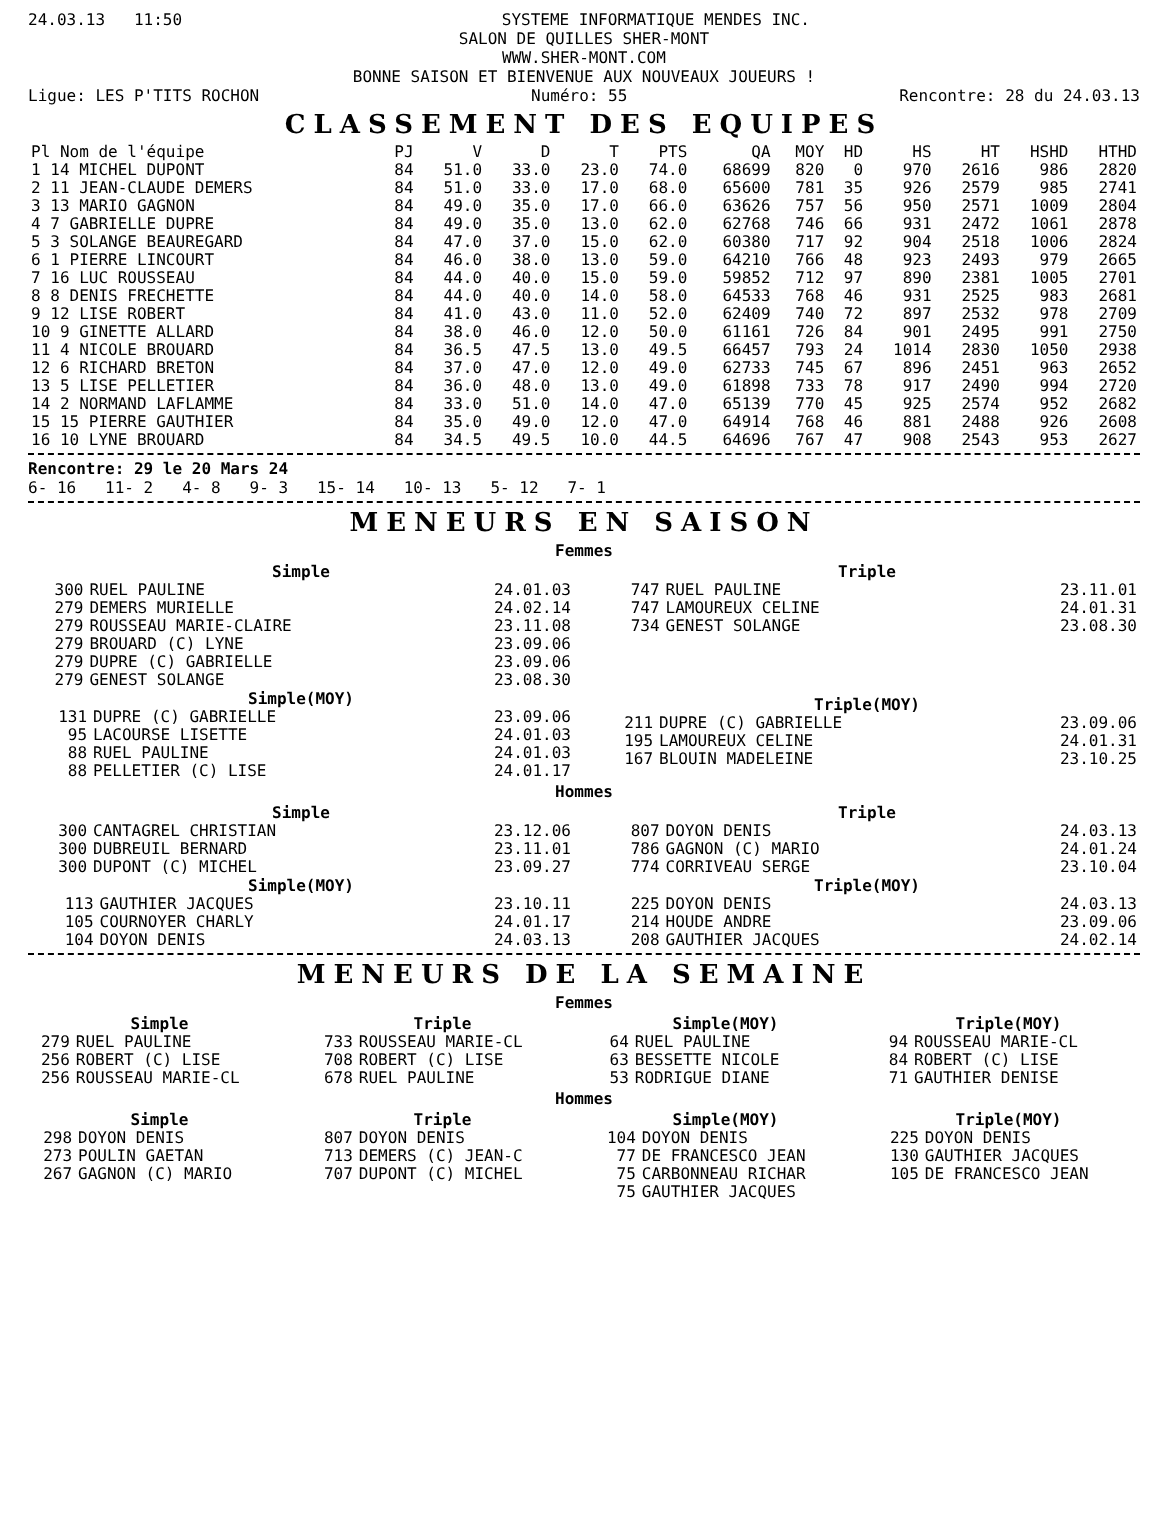24.03.13 11:50 SYSTEME INFORMATIQUE MENDES INC.
SALON DE QUILLES SHER-MONT
WWW.SHER-MONT.COM
BONNE SAISON ET BIENVENUE AUX NOUVEAUX JOUEURS !
Ligue: LES P'TITS ROCHON Numéro: 55 Rencontre: 28 du 24.03.13
CLASSEMENT DES EQUIPES
| Pl Nom de l'équipe | PJ | V | D | T | PTS | QA | MOY | HD | HS | HT | HSHD | HTHD |
| --- | --- | --- | --- | --- | --- | --- | --- | --- | --- | --- | --- | --- |
| 1 14 MICHEL DUPONT | 84 | 51.0 | 33.0 | 23.0 | 74.0 | 68699 | 820 | 0 | 970 | 2616 | 986 | 2820 |
| 2 11 JEAN-CLAUDE DEMERS | 84 | 51.0 | 33.0 | 17.0 | 68.0 | 65600 | 781 | 35 | 926 | 2579 | 985 | 2741 |
| 3 13 MARIO GAGNON | 84 | 49.0 | 35.0 | 17.0 | 66.0 | 63626 | 757 | 56 | 950 | 2571 | 1009 | 2804 |
| 4 7 GABRIELLE DUPRE | 84 | 49.0 | 35.0 | 13.0 | 62.0 | 62768 | 746 | 66 | 931 | 2472 | 1061 | 2878 |
| 5 3 SOLANGE BEAUREGARD | 84 | 47.0 | 37.0 | 15.0 | 62.0 | 60380 | 717 | 92 | 904 | 2518 | 1006 | 2824 |
| 6 1 PIERRE LINCOURT | 84 | 46.0 | 38.0 | 13.0 | 59.0 | 64210 | 766 | 48 | 923 | 2493 | 979 | 2665 |
| 7 16 LUC ROUSSEAU | 84 | 44.0 | 40.0 | 15.0 | 59.0 | 59852 | 712 | 97 | 890 | 2381 | 1005 | 2701 |
| 8 8 DENIS FRECHETTE | 84 | 44.0 | 40.0 | 14.0 | 58.0 | 64533 | 768 | 46 | 931 | 2525 | 983 | 2681 |
| 9 12 LISE ROBERT | 84 | 41.0 | 43.0 | 11.0 | 52.0 | 62409 | 740 | 72 | 897 | 2532 | 978 | 2709 |
| 10 9 GINETTE ALLARD | 84 | 38.0 | 46.0 | 12.0 | 50.0 | 61161 | 726 | 84 | 901 | 2495 | 991 | 2750 |
| 11 4 NICOLE BROUARD | 84 | 36.5 | 47.5 | 13.0 | 49.5 | 66457 | 793 | 24 | 1014 | 2830 | 1050 | 2938 |
| 12 6 RICHARD BRETON | 84 | 37.0 | 47.0 | 12.0 | 49.0 | 62733 | 745 | 67 | 896 | 2451 | 963 | 2652 |
| 13 5 LISE PELLETIER | 84 | 36.0 | 48.0 | 13.0 | 49.0 | 61898 | 733 | 78 | 917 | 2490 | 994 | 2720 |
| 14 2 NORMAND LAFLAMME | 84 | 33.0 | 51.0 | 14.0 | 47.0 | 65139 | 770 | 45 | 925 | 2574 | 952 | 2682 |
| 15 15 PIERRE GAUTHIER | 84 | 35.0 | 49.0 | 12.0 | 47.0 | 64914 | 768 | 46 | 881 | 2488 | 926 | 2608 |
| 16 10 LYNE BROUARD | 84 | 34.5 | 49.5 | 10.0 | 44.5 | 64696 | 767 | 47 | 908 | 2543 | 953 | 2627 |
Rencontre: 29 le 20 Mars 24
6- 16 11- 2 4- 8 9- 3 15- 14 10- 13 5- 12 7- 1
MENEURS EN SAISON
Femmes
Simple
| 300 | RUEL PAULINE | 24.01.03 |
| 279 | DEMERS MURIELLE | 24.02.14 |
| 279 | ROUSSEAU MARIE-CLAIRE | 23.11.08 |
| 279 | BROUARD (C) LYNE | 23.09.06 |
| 279 | DUPRE (C) GABRIELLE | 23.09.06 |
| 279 | GENEST SOLANGE | 23.08.30 |
Simple(MOY)
| 131 | DUPRE (C) GABRIELLE | 23.09.06 |
| 95 | LACOURSE LISETTE | 24.01.03 |
| 88 | RUEL PAULINE | 24.01.03 |
| 88 | PELLETIER (C) LISE | 24.01.17 |
Triple
| 747 | RUEL PAULINE | 23.11.01 |
| 747 | LAMOUREUX CELINE | 24.01.31 |
| 734 | GENEST SOLANGE | 23.08.30 |
Triple(MOY)
| 211 | DUPRE (C) GABRIELLE | 23.09.06 |
| 195 | LAMOUREUX CELINE | 24.01.31 |
| 167 | BLOUIN MADELEINE | 23.10.25 |
Hommes
Simple
| 300 | CANTAGREL CHRISTIAN | 23.12.06 |
| 300 | DUBREUIL BERNARD | 23.11.01 |
| 300 | DUPONT (C) MICHEL | 23.09.27 |
Simple(MOY)
| 113 | GAUTHIER JACQUES | 23.10.11 |
| 105 | COURNOYER CHARLY | 24.01.17 |
| 104 | DOYON DENIS | 24.03.13 |
Triple
| 807 | DOYON DENIS | 24.03.13 |
| 786 | GAGNON (C) MARIO | 24.01.24 |
| 774 | CORRIVEAU SERGE | 23.10.04 |
Triple(MOY)
| 225 | DOYON DENIS | 24.03.13 |
| 214 | HOUDE ANDRE | 23.09.06 |
| 208 | GAUTHIER JACQUES | 24.02.14 |
MENEURS DE LA SEMAINE
Femmes
Simple
| 279 | RUEL PAULINE |
| 256 | ROBERT (C) LISE |
| 256 | ROUSSEAU MARIE-CL |
Triple
| 733 | ROUSSEAU MARIE-CL |
| 708 | ROBERT (C) LISE |
| 678 | RUEL PAULINE |
Simple(MOY)
| 64 | RUEL PAULINE |
| 63 | BESSETTE NICOLE |
| 53 | RODRIGUE DIANE |
Triple(MOY)
| 94 | ROUSSEAU MARIE-CL |
| 84 | ROBERT (C) LISE |
| 71 | GAUTHIER DENISE |
Hommes
Simple
| 298 | DOYON DENIS |
| 273 | POULIN GAETAN |
| 267 | GAGNON (C) MARIO |
Triple
| 807 | DOYON DENIS |
| 713 | DEMERS (C) JEAN-C |
| 707 | DUPONT (C) MICHEL |
Simple(MOY)
| 104 | DOYON DENIS |
| 77 | DE FRANCESCO JEAN |
| 75 | CARBONNEAU RICHAR |
| 75 | GAUTHIER JACQUES |
Triple(MOY)
| 225 | DOYON DENIS |
| 130 | GAUTHIER JACQUES |
| 105 | DE FRANCESCO JEAN |